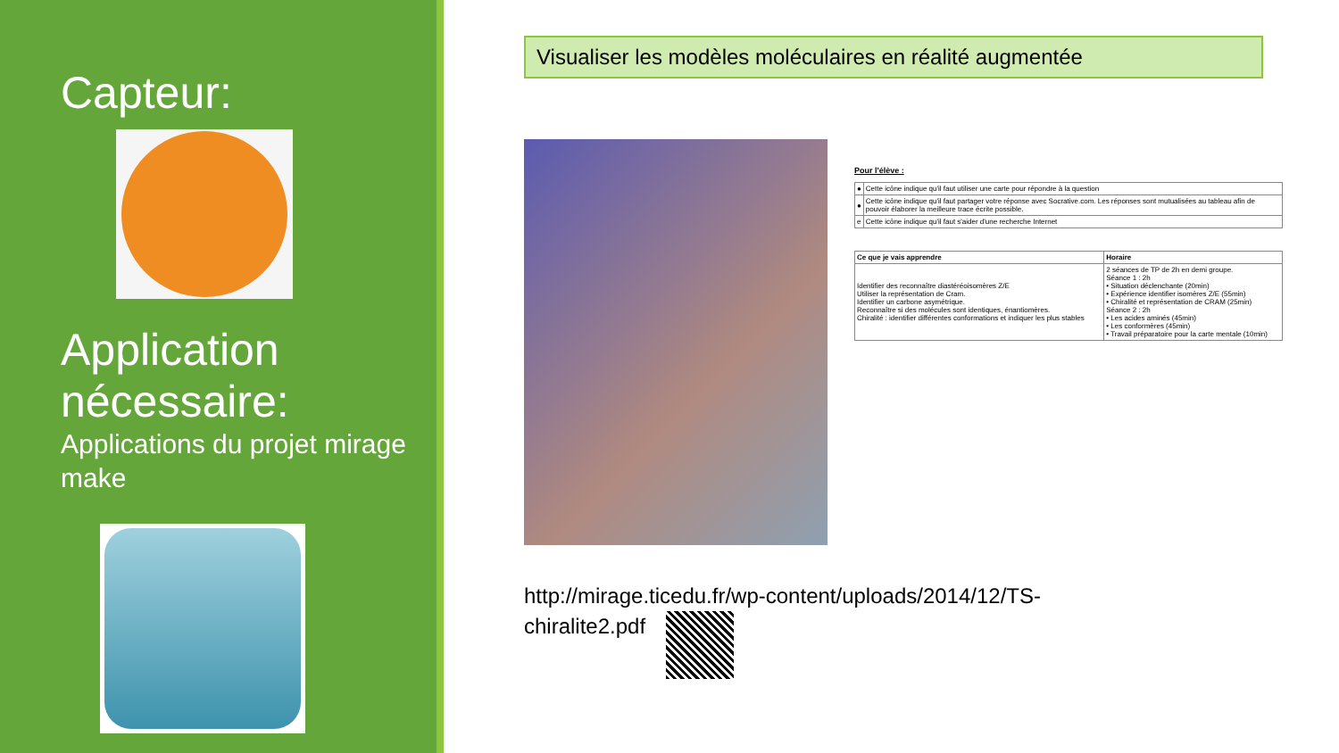Capteur:
Application nécessaire:
Applications du projet mirage make
Visualiser les modèles moléculaires en réalité augmentée
Pour l'élève :
| ● | Cette icône indique qu'il faut utiliser une carte pour répondre à la question |
| ● | Cette icône indique qu'il faut partager votre réponse avec Socrative.com. Les réponses sont mutualisées au tableau afin de pouvoir élaborer la meilleure trace écrite possible. |
| e | Cette icône indique qu'il faut s'aider d'une recherche Internet |
| Ce que je vais apprendre | Horaire |
| --- | --- |
| Identifier des reconnaître diastéréoisomères Z/E Utiliser la représentation de Cram. Identifier un carbone asymétrique. Reconnaître si des molécules sont identiques, énantiomères. Chiralité : identifier différentes conformations et indiquer les plus stables | 2 séances de TP de 2h en demi groupe. Séance 1 : 2h • Situation déclenchante (20min) • Expérience identifier isomères Z/E (55min) • Chiralité et représentation de CRAM (25min) Séance 2 : 2h • Les acides aminés (45min) • Les conformères (45min) • Travail préparatoire pour la carte mentale (10min) |
http://mirage.ticedu.fr/wp-content/uploads/2014/12/TS-
chiralite2.pdf